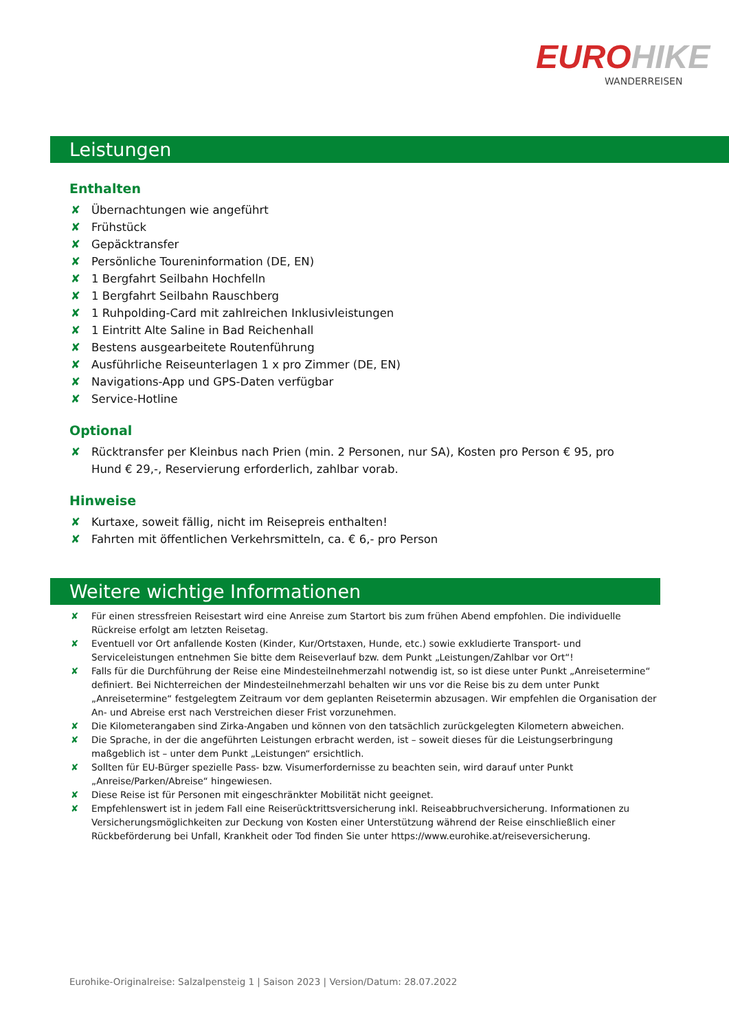EUROHIKE
WANDERREISEN
Leistungen
Enthalten
✘ Übernachtungen wie angeführt
✘ Frühstück
✘ Gepäcktransfer
✘ Persönliche Toureninformation (DE, EN)
✘ 1 Bergfahrt Seilbahn Hochfelln
✘ 1 Bergfahrt Seilbahn Rauschberg
✘ 1 Ruhpolding-Card mit zahlreichen Inklusivleistungen
✘ 1 Eintritt Alte Saline in Bad Reichenhall
✘ Bestens ausgearbeitete Routenführung
✘ Ausführliche Reiseunterlagen 1 x pro Zimmer (DE, EN)
✘ Navigations-App und GPS-Daten verfügbar
✘ Service-Hotline
Optional
✘ Rücktransfer per Kleinbus nach Prien (min. 2 Personen, nur SA), Kosten pro Person € 95, pro Hund € 29,-, Reservierung erforderlich, zahlbar vorab.
Hinweise
✘ Kurtaxe, soweit fällig, nicht im Reisepreis enthalten!
✘ Fahrten mit öffentlichen Verkehrsmitteln, ca. € 6,- pro Person
Weitere wichtige Informationen
✘ Für einen stressfreien Reisestart wird eine Anreise zum Startort bis zum frühen Abend empfohlen. Die individuelle Rückreise erfolgt am letzten Reisetag.
✘ Eventuell vor Ort anfallende Kosten (Kinder, Kur/Ortstaxen, Hunde, etc.) sowie exkludierte Transport- und Serviceleistungen entnehmen Sie bitte dem Reiseverlauf bzw. dem Punkt „Leistungen/Zahlbar vor Ort“!
✘ Falls für die Durchführung der Reise eine Mindesteilnehmerzahl notwendig ist, so ist diese unter Punkt „Anreisetermine“ definiert. Bei Nichterreichen der Mindesteilnehmerzahl behalten wir uns vor die Reise bis zu dem unter Punkt „Anreisetermine“ festgelegtem Zeitraum vor dem geplanten Reisetermin abzusagen. Wir empfehlen die Organisation der An- und Abreise erst nach Verstreichen dieser Frist vorzunehmen.
✘ Die Kilometerangaben sind Zirka-Angaben und können von den tatsächlich zurückgelegten Kilometern abweichen.
✘ Die Sprache, in der die angeführten Leistungen erbracht werden, ist – soweit dieses für die Leistungserbringung maßgeblich ist – unter dem Punkt „Leistungen“ ersichtlich.
✘ Sollten für EU-Bürger spezielle Pass- bzw. Visumerfordernisse zu beachten sein, wird darauf unter Punkt „Anreise/Parken/Abreise“ hingewiesen.
✘ Diese Reise ist für Personen mit eingeschränkter Mobilität nicht geeignet.
✘ Empfehlenswert ist in jedem Fall eine Reiserücktrittsversicherung inkl. Reiseabbruchversicherung. Informationen zu Versicherungsmöglichkeiten zur Deckung von Kosten einer Unterstützung während der Reise einschließlich einer Rückbeförderung bei Unfall, Krankheit oder Tod finden Sie unter https://www.eurohike.at/reiseversicherung.
Eurohike-Originalreise: Salzalpensteig 1 | Saison 2023 | Version/Datum: 28.07.2022